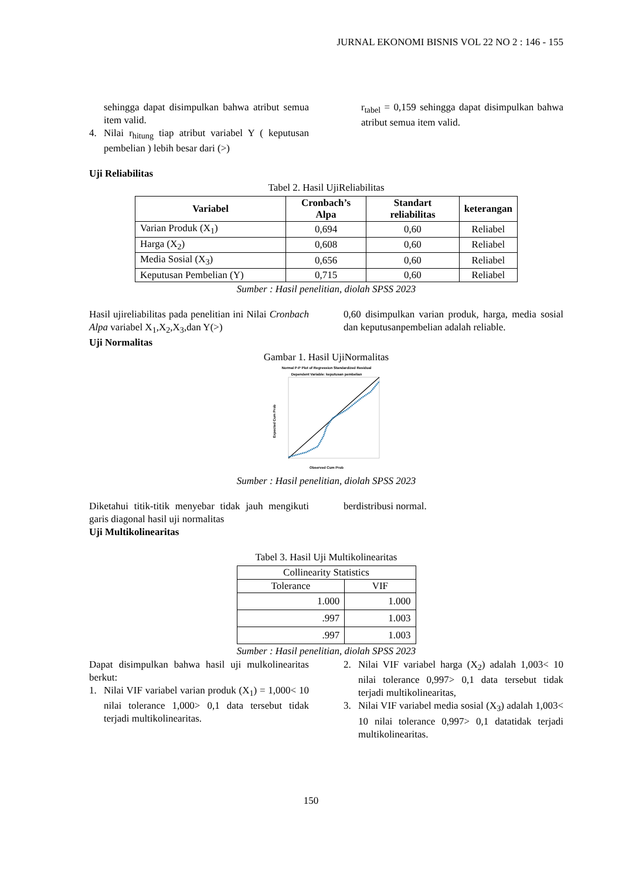JURNAL EKONOMI BISNIS VOL 22 NO 2 : 146 - 155
sehingga dapat disimpulkan bahwa atribut semua item valid.
4. Nilai r<sub>hitung</sub> tiap atribut variabel Y ( keputusan pembelian ) lebih besar dari (>)
r<sub>tabel</sub> = 0,159 sehingga dapat disimpulkan bahwa atribut semua item valid.
Uji Reliabilitas
Tabel 2. Hasil UjiReliabilitas
| Variabel | Cronbach’s Alpa | Standart reliabilitas | keterangan |
| --- | --- | --- | --- |
| Varian Produk (X<sub>1</sub>) | 0,694 | 0,60 | Reliabel |
| Harga (X<sub>2</sub>) | 0,608 | 0,60 | Reliabel |
| Media Sosial (X<sub>3</sub>) | 0,656 | 0,60 | Reliabel |
| Keputusan Pembelian (Y) | 0,715 | 0,60 | Reliabel |
Sumber : Hasil penelitian, diolah SPSS 2023
Hasil ujireliabilitas pada penelitian ini Nilai Cronbach Alpa variabel X<sub>1</sub>,X<sub>2</sub>,X<sub>3</sub>,dan Y(>)
Uji Normalitas
0,60 disimpulkan varian produk, harga, media sosial dan keputusanpembelian adalah reliable.
Gambar 1. Hasil UjiNormalitas
Normal P-P Plot of Regression Standardized Residual
Dependent Variable: keputusan pembelian
Observed Cum Prob
Expected Cum Prob
Sumber : Hasil penelitian, diolah SPSS 2023
Diketahui titik-titik menyebar tidak jauh mengikuti garis diagonal hasil uji normalitas
Uji Multikolinearitas
berdistribusi normal.
Tabel 3. Hasil Uji Multikolinearitas
| Collinearity Statistics | |
| --- | --- |
| Tolerance | VIF |
| 1.000 | 1.000 |
| .997 | 1.003 |
| .997 | 1.003 |
Sumber : Hasil penelitian, diolah SPSS 2023
Dapat disimpulkan bahwa hasil uji mulkolinearitas berkut:
1. Nilai VIF variabel varian produk (X<sub>1</sub>) = 1,000< 10 nilai tolerance 1,000> 0,1 data tersebut tidak terjadi multikolinearitas.
2. Nilai VIF variabel harga (X<sub>2</sub>) adalah 1,003< 10 nilai tolerance 0,997> 0,1 data tersebut tidak terjadi multikolinearitas,
3. Nilai VIF variabel media sosial (X<sub>3</sub>) adalah 1,003< 10 nilai tolerance 0,997> 0,1 datatidak terjadi multikolinearitas.
150